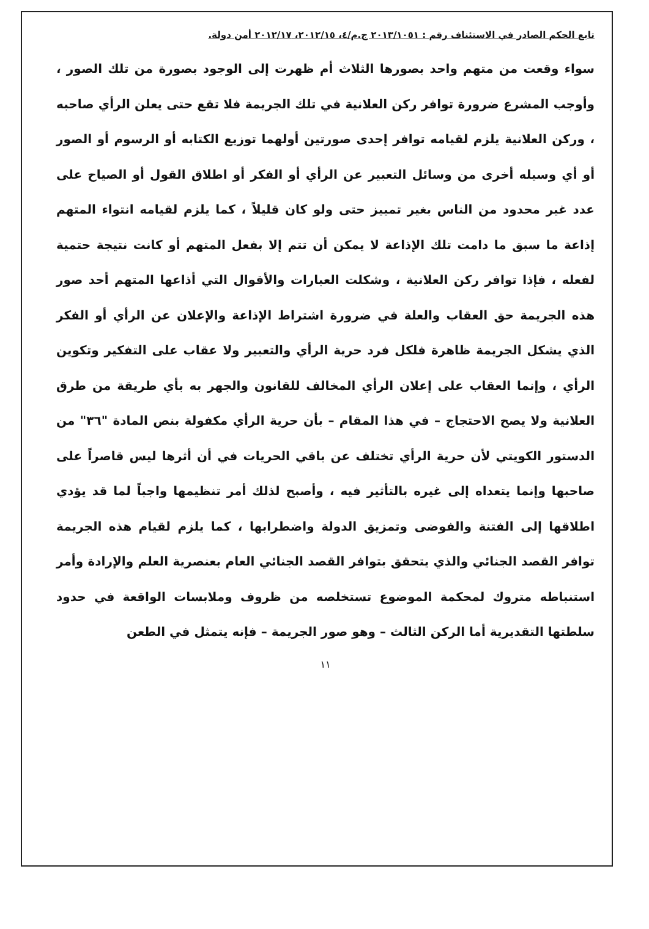تابع الحكم الصادر في الاستئناف رقم : ٢٠١٣/١٠٥١ ج.م/٤، ٢٠١٢/١٥، ٢٠١٢/١٧ أمن دولة.
سواء وقعت من متهم واحد بصورها الثلاث أم ظهرت إلى الوجود بصورة من تلك الصور ، وأوجب المشرع ضرورة توافر ركن العلانية في تلك الجريمة فلا تقع حتى يعلن الرأي صاحبه ، وركن العلانية يلزم لقيامه توافر إحدى صورتين أولهما توزيع الكتابه أو الرسوم أو الصور أو أي وسيله أخرى من وسائل التعبير عن الرأي أو الفكر أو اطلاق القول أو الصياح على عدد غير محدود من الناس بغير تمييز حتى ولو كان قليلاً ، كما يلزم لقيامه انتواء المتهم إذاعة ما سبق ما دامت تلك الإذاعة لا يمكن أن تتم إلا بفعل المتهم أو كانت نتيجة حتمية لفعله ، فإذا توافر ركن العلانية ، وشكلت العبارات والأقوال التي أذاعها المتهم أحد صور هذه الجريمة حق العقاب والعلة في ضرورة اشتراط الإذاعة والإعلان عن الرأي أو الفكر الذي يشكل الجريمة ظاهرة فلكل فرد حرية الرأي والتعبير ولا عقاب على التفكير وتكوين الرأي ، وإنما العقاب على إعلان الرأي المخالف للقانون والجهر به بأي طريقة من طرق العلانية ولا يصح الاحتجاج – في هذا المقام – بأن حرية الرأي مكفولة بنص المادة "٣٦" من الدستور الكويتي لأن حرية الرأي تختلف عن باقي الحريات في أن أثرها ليس قاصراً على صاحبها وإنما يتعداه إلى غيره بالتأثير فيه ، وأصبح لذلك أمر تنظيمها واجباً لما قد يؤدي اطلاقها إلى الفتنة والفوضى وتمزيق الدولة واضطرابها ، كما يلزم لقيام هذه الجريمة توافر القصد الجنائي والذي يتحقق بتوافر القصد الجنائي العام بعنصرية العلم والإرادة وأمر استنباطه متروك لمحكمة الموضوع تستخلصه من ظروف وملابسات الواقعة في حدود سلطتها التقديرية أما الركن الثالث – وهو صور الجريمة – فإنه يتمثل في الطعن
١١